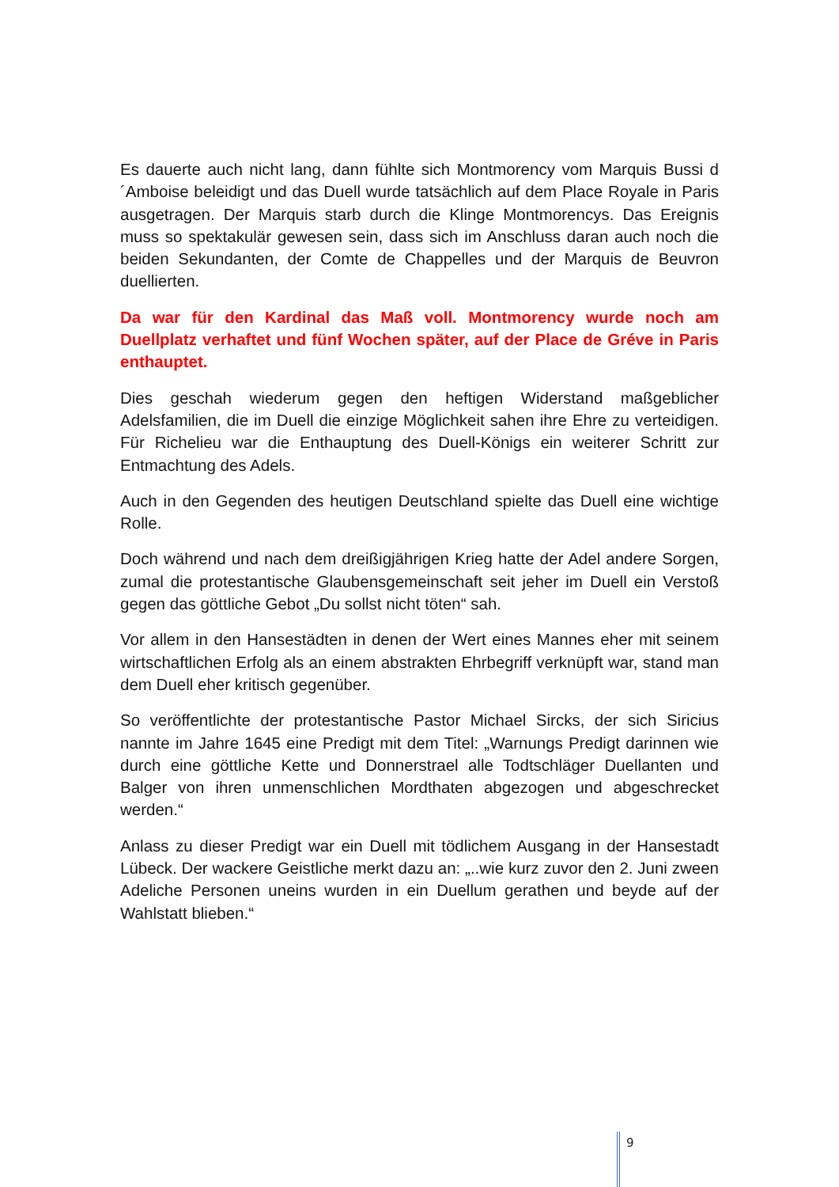Es dauerte auch nicht lang, dann fühlte sich Montmorency vom Marquis Bussi d´Amboise beleidigt und das Duell wurde tatsächlich auf dem Place Royale in Paris ausgetragen. Der Marquis starb durch die Klinge Montmorencys. Das Ereignis muss so spektakulär gewesen sein, dass sich im Anschluss daran auch noch die beiden Sekundanten, der Comte de Chappelles und der Marquis de Beuvron duellierten.
Da war für den Kardinal das Maß voll. Montmorency wurde noch am Duellplatz verhaftet und fünf Wochen später, auf der Place de Gréve in Paris enthauptet.
Dies geschah wiederum gegen den heftigen Widerstand maßgeblicher Adelsfamilien, die im Duell die einzige Möglichkeit sahen ihre Ehre zu verteidigen. Für Richelieu war die Enthauptung des Duell-Königs ein weiterer Schritt zur Entmachtung des Adels.
Auch in den Gegenden des heutigen Deutschland spielte das Duell eine wichtige Rolle.
Doch während und nach dem dreißigjährigen Krieg hatte der Adel andere Sorgen, zumal die protestantische Glaubensgemeinschaft seit jeher im Duell ein Verstoß gegen das göttliche Gebot „Du sollst nicht töten“ sah.
Vor allem in den Hansestädten in denen der Wert eines Mannes eher mit seinem wirtschaftlichen Erfolg als an einem abstrakten Ehrbegriff verknüpft war, stand man dem Duell eher kritisch gegenüber.
So veröffentlichte der protestantische Pastor Michael Sircks, der sich Siricius nannte im Jahre 1645 eine Predigt mit dem Titel: „Warnungs Predigt darinnen wie durch eine göttliche Kette und Donnerstrael alle Todtschläger Duellanten und Balger von ihren unmenschlichen Mordthaten abgezogen und abgeschrecket werden.“
Anlass zu dieser Predigt war ein Duell mit tödlichem Ausgang in der Hansestadt Lübeck. Der wackere Geistliche merkt dazu an: „..wie kurz zuvor den 2. Juni zween Adeliche Personen uneins wurden in ein Duellum gerathen und beyde auf der Wahlstatt blieben.“
9